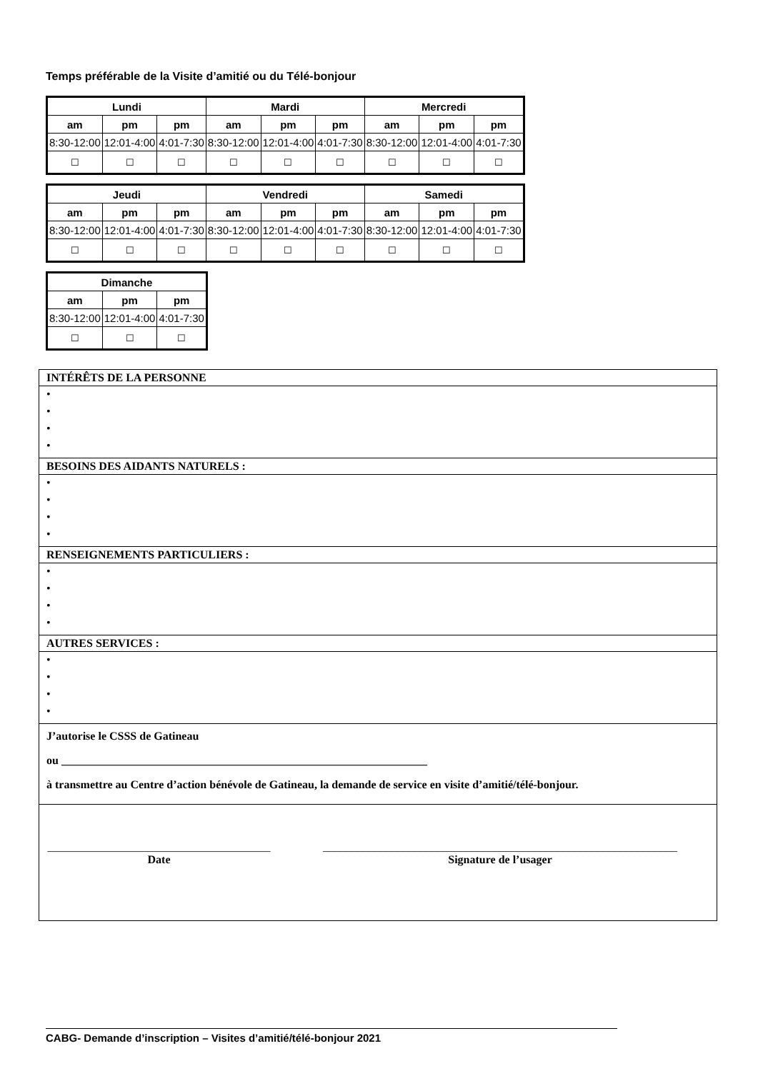Temps préférable de la Visite d’amitié ou du Télé-bonjour
| Lundi | | | Mardi | | | Mercredi | | |
| --- | --- | --- | --- | --- | --- | --- | --- | --- |
| am | pm | pm | am | pm | pm | am | pm | pm |
| 8:30-12:00 | 12:01-4:00 | 4:01-7:30 | 8:30-12:00 | 12:01-4:00 | 4:01-7:30 | 8:30-12:00 | 12:01-4:00 | 4:01-7:30 |
| ☐ | ☐ | ☐ | ☐ | ☐ | ☐ | ☐ | ☐ | ☐ |
| Jeudi | | | Vendredi | | | Samedi | | |
| --- | --- | --- | --- | --- | --- | --- | --- | --- |
| am | pm | pm | am | pm | pm | am | pm | pm |
| 8:30-12:00 | 12:01-4:00 | 4:01-7:30 | 8:30-12:00 | 12:01-4:00 | 4:01-7:30 | 8:30-12:00 | 12:01-4:00 | 4:01-7:30 |
| ☐ | ☐ | ☐ | ☐ | ☐ | ☐ | ☐ | ☐ | ☐ |
| Dimanche | | |
| --- | --- | --- |
| am | pm | pm |
| 8:30-12:00 | 12:01-4:00 | 4:01-7:30 |
| ☐ | ☐ | ☐ |
| INTÉRÊTS DE LA PERSONNE |
| • • • • |
| BESOINS DES AIDANTS NATURELS : |
| • • • • |
| RENSEIGNEMENTS PARTICULIERS : |
| • • • • |
| AUTRES SERVICES : |
| • • • • |
| J’autorise le CSSS de Gatineau ou ________________________________________________________________ à transmettre au Centre d’action bénévole de Gatineau, la demande de service en visite d’amitié/télé-bonjour. |
| _______________________________________ Date ______________________________________________________________ Signature de l’usager |
CABG- Demande d’inscription – Visites d’amitié/télé-bonjour 2021